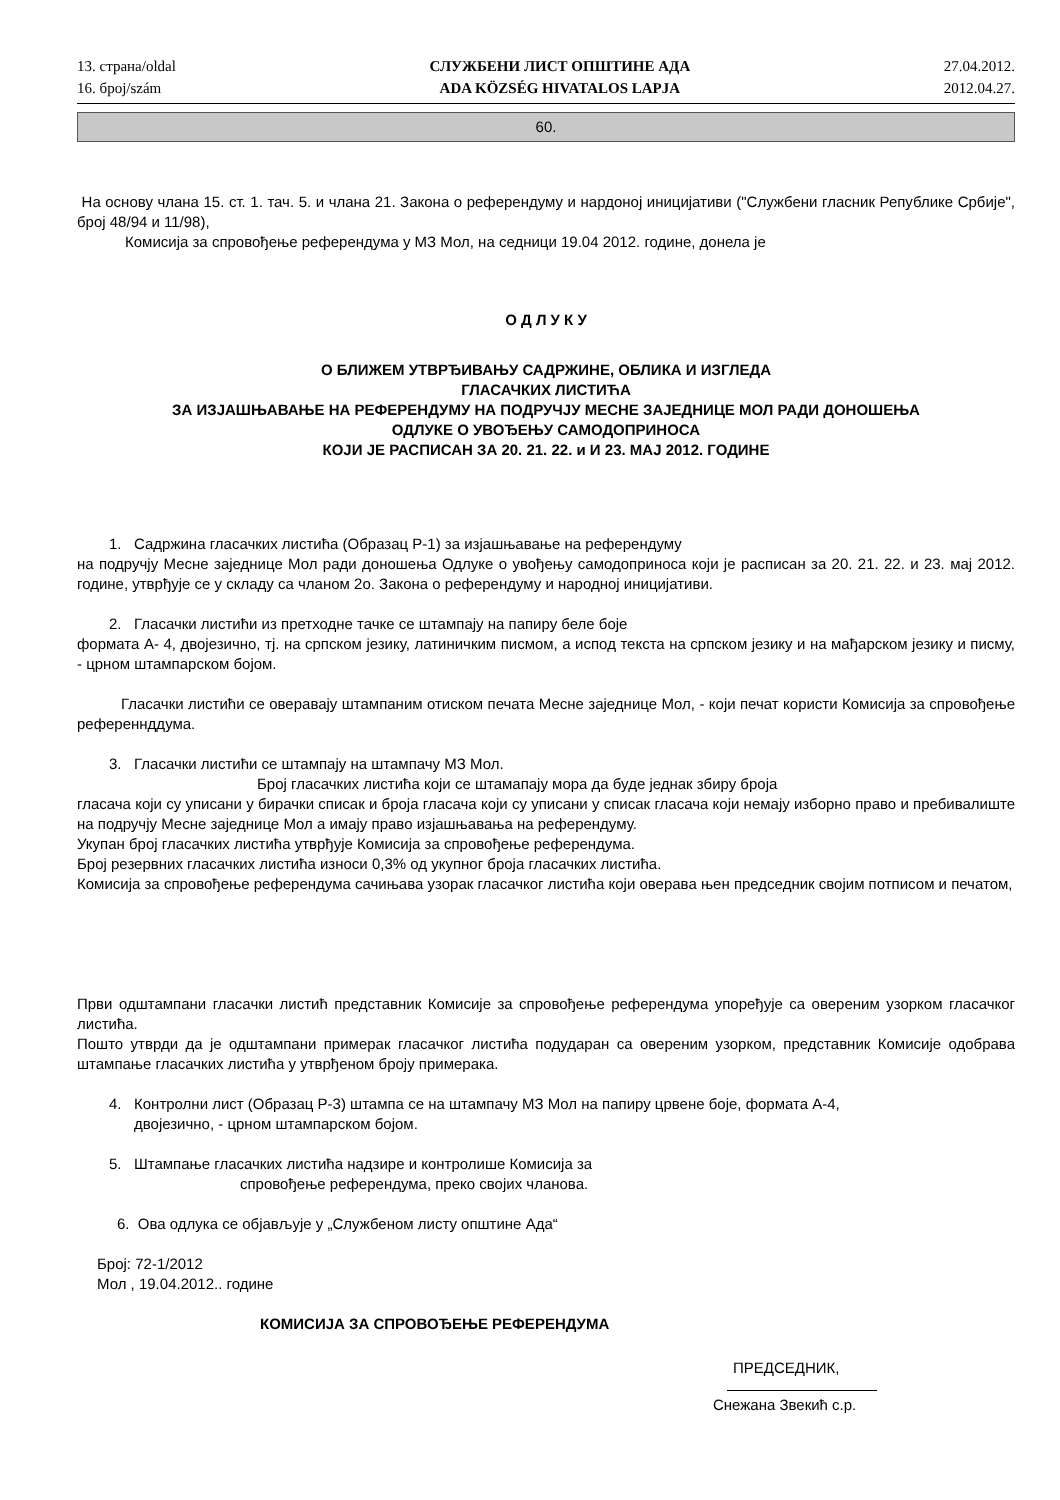13. страна/oldal
16. број/szám
СЛУЖБЕНИ ЛИСТ ОПШТИНЕ АДА
ADA KÖZSÉG HIVATALOS LAPJA
27.04.2012.
2012.04.27.
60.
На основу члана 15. ст. 1. тач. 5. и члана 21. Закона о референдуму и нардоној иницијативи ("Службени гласник Републике Србије", број 48/94 и 11/98),
Комисија за спровођење референдума у МЗ Мол, на седници 19.04 2012. године, донела је
О Д Л У К У
О БЛИЖЕМ УТВРЂИВАЊУ САДРЖИНЕ, ОБЛИКА И ИЗГЛЕДА
ГЛАСАЧКИХ ЛИСТИЋА
ЗА ИЗЈАШЊАВАЊЕ НА РЕФЕРЕНДУМУ НА ПОДРУЧЈУ МЕСНЕ ЗАЈЕДНИЦЕ МОЛ РАДИ ДОНОШЕЊА
ОДЛУКЕ О УВОЂЕЊУ САМОДОПРИНОСА
КОЈИ ЈЕ РАСПИСАН ЗА 20. 21. 22. и И 23. МАЈ 2012. ГОДИНЕ
1. Садржина гласачких листића (Образац Р-1) за изјашњавање на референдуму
на подручју Месне заједнице Мол ради доношења Одлуке о увођењу самодоприноса који је расписан за 20. 21. 22. и 23. мај 2012. године, утврђује се у складу са чланом 2о. Закона о референдуму и народној иницијативи.
2. Гласачки листићи из претходне тачке се штампају на папиру беле боје
формата А- 4, двојезично, тј. на српском језику, латиничким писмом, а испод текста на српском језику и на мађарском језику и писму, - црном штампарском бојом.
Гласачки листићи се оверавају штампаним отиском печата Месне заједнице Мол, - који печат користи Комисија за спровођење референнддума.
3. Гласачки листићи се штампају на штампачу МЗ Мол.
Број гласачких листића који се штамапају мора да буде једнак збиру броја
гласача који су уписани у бирачки списак и броја гласача који су уписани у списак гласача који немају изборно право и пребивалиште на подручју Месне заједнице Мол а имају право изјашњавања на референдуму.
Укупан број гласачких листића утврђује Комисија за спровођење референдума.
Број резервних гласачких листића износи 0,3% од укупног броја гласачких листића.
Комисија за спровођење референдума сачињава узорак гласачког листића који оверава њен председник својим потписом и печатом,
Први одштампани гласачки листић представник Комисије за спровођење референдума упоређује са овереним узорком гласачког листића.
Пошто утврди да је одштампани примерак гласачког листића подударан са овереним узорком, представник Комисије одобрава штампање гласачких листића у утврђеном броју примерака.
4. Контролни лист (Образац Р-3) штампа се на штампачу МЗ Мол на папиру црвене боје, формата А-4,
двојезично, - црном штампарском бојом.
5. Штампање гласачких листића надзире и контролише Комисија за
спровођење референдума, преко својих чланова.
6. Ова одлука се објављује у „Службеном листу општине Ада“
Број: 72-1/2012
Мол , 19.04.2012.. године
КОМИСИЈА ЗА СПРОВОЂЕЊЕ РЕФЕРЕНДУМА
ПРЕДСЕДНИК,
Снежана Звекић с.р.